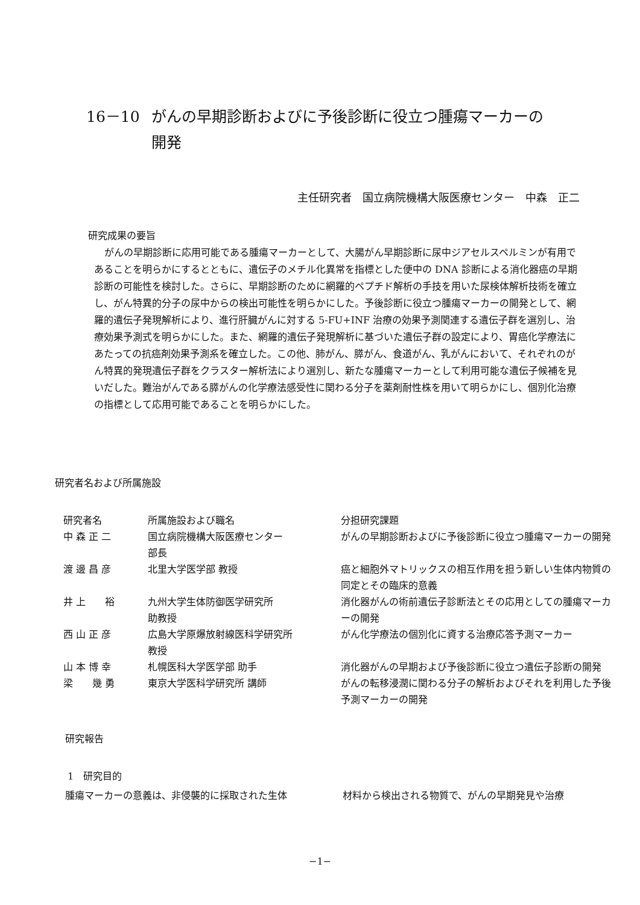16－10 がんの早期診断およびに予後診断に役立つ腫瘍マーカーの
開発
主任研究者　国立病院機構大阪医療センター　中森　正二
研究成果の要旨
がんの早期診断に応用可能である腫瘍マーカーとして、大腸がん早期診断に尿中ジアセルスペルミンが有用であることを明らかにするとともに、遺伝子のメチル化異常を指標とした便中の DNA 診断による消化器癌の早期診断の可能性を検討した。さらに、早期診断のために網羅的ペプチド解析の手技を用いた尿検体解析技術を確立し、がん特異的分子の尿中からの検出可能性を明らかにした。予後診断に役立つ腫瘍マーカーの開発として、網羅的遺伝子発現解析により、進行肝臓がんに対する 5-FU+INF 治療の効果予測関連する遺伝子群を選別し、治療効果予測式を明らかにした。また、網羅的遺伝子発現解析に基づいた遺伝子群の設定により、胃癌化学療法にあたっての抗癌剤効果予測系を確立した。この他、肺がん、膵がん、食道がん、乳がんにおいて、それぞれのがん特異的発現遺伝子群をクラスター解析法により選別し、新たな腫瘍マーカーとして利用可能な遺伝子候補を見いだした。難治がんである膵がんの化学療法感受性に関わる分子を薬剤耐性株を用いて明らかにし、個別化治療の指標として応用可能であることを明らかにした。
研究者名および所属施設
| 研究者名 | 所属施設および職名 | 分担研究課題 |
| --- | --- | --- |
| 中 森 正 二 | 国立病院機構大阪医療センター 部長 | がんの早期診断およびに予後診断に役立つ腫瘍マーカーの開発 |
| 渡 邊 昌 彦 | 北里大学医学部 教授 | 癌と細胞外マトリックスの相互作用を担う新しい生体内物質の同定とその臨床的意義 |
| 井 上 裕 | 九州大学生体防御医学研究所 助教授 | 消化器がんの術前遺伝子診断法とその応用としての腫瘍マーカーの開発 |
| 西 山 正 彦 | 広島大学原爆放射線医科学研究所 教授 | がん化学療法の個別化に資する治療応答予測マーカー |
| 山 本 博 幸 | 札幌医科大学医学部 助手 | 消化器がんの早期および予後診断に役立つ遺伝子診断の開発 |
| 梁 幾 勇 | 東京大学医科学研究所 講師 | がんの転移浸潤に関わる分子の解析およびそれを利用した予後予測マーカーの開発 |
研究報告
1　研究目的
腫瘍マーカーの意義は、非侵襲的に採取された生体 材料から検出される物質で、がんの早期発見や治療
−1−